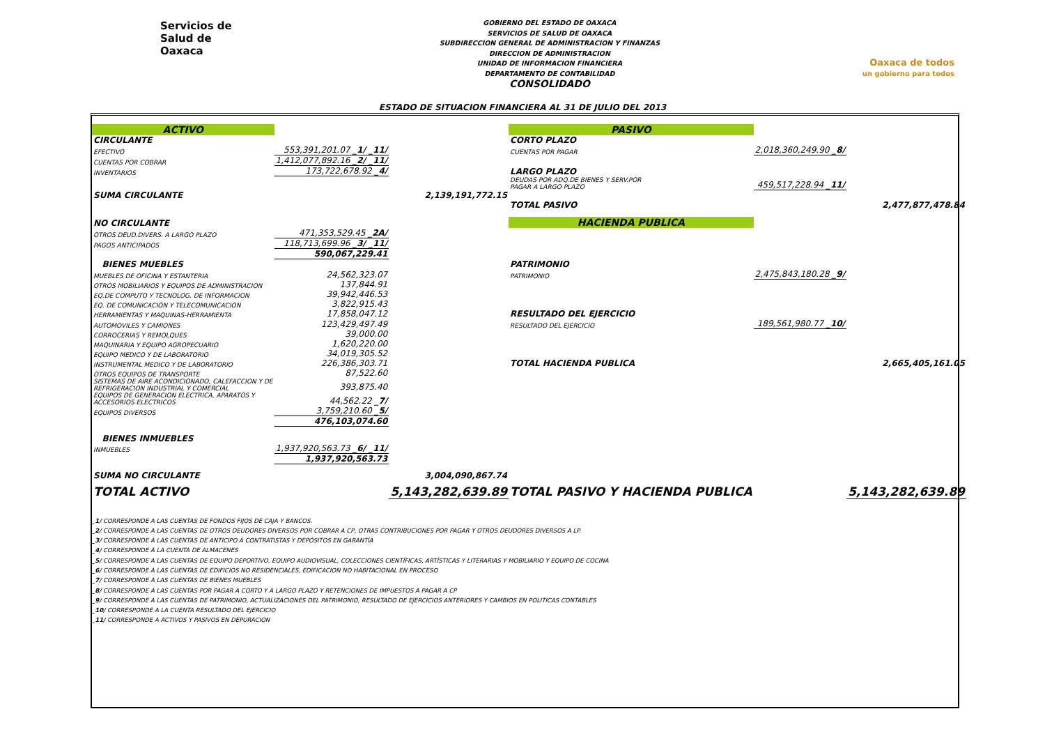Servicios de
Salud de
Oaxaca
GOBIERNO DEL ESTADO DE OAXACA
SERVICIOS DE SALUD DE OAXACA
SUBDIRECCION GENERAL DE ADMINISTRACION Y FINANZAS
DIRECCION DE ADMINISTRACION
UNIDAD DE INFORMACION FINANCIERA
DEPARTAMENTO DE CONTABILIDAD
CONSOLIDADO
Oaxaca de todos
un gobierno para todos
ESTADO DE SITUACION FINANCIERA AL 31 DE JULIO DEL 2013
| ACTIVO | | | PASIVO | | |
| CIRCULANTE | | | CORTO PLAZO | | |
| EFECTIVO | 553,391,201.07 _1/ _11/ | | CUENTAS POR PAGAR | 2,018,360,249.90 _8/ | |
| CUENTAS POR COBRAR | 1,412,077,892.16 _2/ _11/ | | | | |
| INVENTARIOS | 173,722,678.92 _4/ | | LARGO PLAZO | | |
| | | | DEUDAS POR ADQ.DE BIENES Y SERV.POR PAGAR A LARGO PLAZO | 459,517,228.94 _11/ | |
| SUMA CIRCULANTE | | 2,139,191,772.15 | | | |
| | | | TOTAL PASIVO | | 2,477,877,478.84 |
| NO CIRCULANTE | | | HACIENDA PUBLICA | | |
| OTROS DEUD.DIVERS. A LARGO PLAZO | 471,353,529.45 _2A/ | | | | |
| PAGOS ANTICIPADOS | 118,713,699.96 _3/ _11/ | | | | |
| | 590,067,229.41 | | | | |
| BIENES MUEBLES | | | PATRIMONIO | | |
| MUEBLES DE OFICINA Y ESTANTERIA | 24,562,323.07 | | PATRIMONIO | 2,475,843,180.28 _9/ | |
| OTROS MOBILIARIOS Y EQUIPOS DE ADMINISTRACION | 137,844.91 | | | | |
| EQ.DE COMPUTO Y TECNOLOG. DE INFORMACION | 39,942,446.53 | | | | |
| EQ. DE COMUNICACIÓN Y TELECOMUNICACION | 3,822,915.43 | | | | |
| HERRAMIENTAS Y MAQUINAS-HERRAMIENTA | 17,858,047.12 | | RESULTADO DEL EJERCICIO | | |
| AUTOMOVILES Y CAMIONES | 123,429,497.49 | | RESULTADO DEL EJERCICIO | 189,561,980.77 _10/ | |
| CORROCERIAS Y REMOLQUES | 39,000.00 | | | | |
| MAQUINARIA Y EQUIPO AGROPECUARIO | 1,620,220.00 | | | | |
| EQUIPO MEDICO Y DE LABORATORIO | 34,019,305.52 | | | | |
| INSTRUMENTAL MEDICO Y DE LABORATORIO | 226,386,303.71 | | TOTAL HACIENDA PUBLICA | | 2,665,405,161.05 |
| OTROS EQUIPOS DE TRANSPORTE | 87,522.60 | | | | |
| SISTEMAS DE AIRE ACONDICIONADO, CALEFACCION Y DE REFRIGERACION INDUSTRIAL Y COMERCIAL | 393,875.40 | | | | |
| EQUIPOS DE GENERACION ELECTRICA, APARATOS Y ACCESORIOS ELECTRICOS | 44,562.22 _7/ | | | | |
| EQUIPOS DIVERSOS | 3,759,210.60 _5/ | | | | |
| | 476,103,074.60 | | | | |
| BIENES INMUEBLES | | | | | |
| INMUEBLES | 1,937,920,563.73 _6/ _11/ | | | | |
| | 1,937,920,563.73 | | | | |
| SUMA NO CIRCULANTE | | 3,004,090,867.74 | | | |
| TOTAL ACTIVO | | 5,143,282,639.89 | TOTAL PASIVO Y HACIENDA PUBLICA | | 5,143,282,639.89 |
_1/ CORRESPONDE A LAS CUENTAS DE FONDOS FIJOS DE CAJA Y BANCOS.
_2/ CORRESPONDE A LAS CUENTAS DE OTROS DEUDORES DIVERSOS POR COBRAR A CP, OTRAS CONTRIBUCIONES POR PAGAR Y OTROS DEUDORES DIVERSOS A LP.
_3/ CORRESPONDE A LAS CUENTAS DE ANTICIPO A CONTRATISTAS Y DEPÓSITOS EN GARANTÍA
_4/ CORRESPONDE A LA CUENTA DE ALMACENES
_5/ CORRESPONDE A LAS CUENTAS DE EQUIPO DEPORTIVO, EQUIPO AUDIOVISUAL, COLECCIONES CIENTÍFICAS, ARTÍSTICAS Y LITERARIAS Y MOBILIARIO Y EQUIPO DE COCINA
_6/ CORRESPONDE A LAS CUENTAS DE EDIFICIOS NO RESIDENCIALES, EDIFICACION NO HABITACIONAL EN PROCESO
_7/ CORRESPONDE A LAS CUENTAS DE BIENES MUEBLES
_8/ CORRESPONDE A LAS CUENTAS POR PAGAR A CORTO Y A LARGO PLAZO Y RETENCIONES DE IMPUESTOS A PAGAR A CP
_9/ CORRESPONDE A LAS CUENTAS DE PATRIMONIO, ACTUALIZACIONES DEL PATRIMONIO, RESULTADO DE EJERCICIOS ANTERIORES Y CAMBIOS EN POLITICAS CONTABLES
_10/ CORRESPONDE A LA CUENTA RESULTADO DEL EJERCICIO
_11/ CORRESPONDE A ACTIVOS Y PASIVOS EN DEPURACION